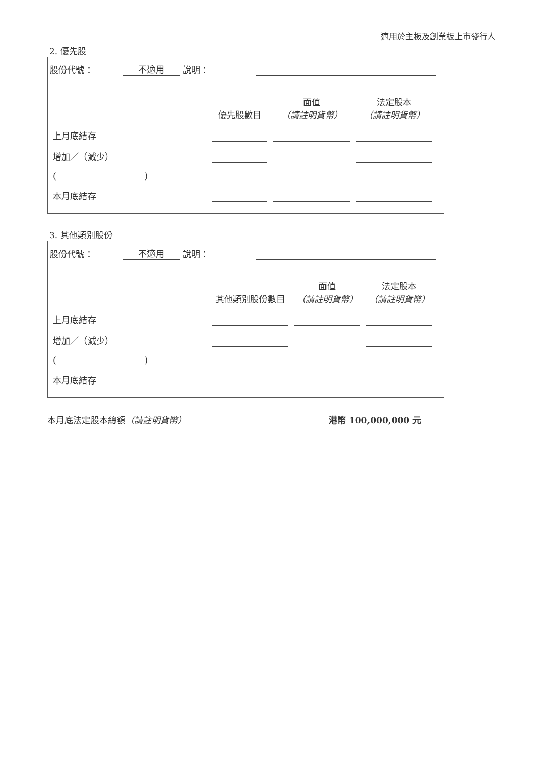適用於主板及創業板上市發行人
2. 優先股
股份代號： 不適用 說明：
| | 優先股數目 | 面值 （請註明貨幣） | 法定股本 （請註明貨幣） |
| 上月底結存 | | | |
| 增加／（減少） | | | |
| ( ) | | | |
| 本月底結存 | | | |
3. 其他類別股份
股份代號： 不適用 說明：
| | 其他類別股份數目 | 面值 （請註明貨幣） | 法定股本 （請註明貨幣） |
| 上月底結存 | | | |
| 增加／（減少） | | | |
| ( ) | | | |
| 本月底結存 | | | |
本月底法定股本總額（請註明貨幣） 港幣 100,000,000 元